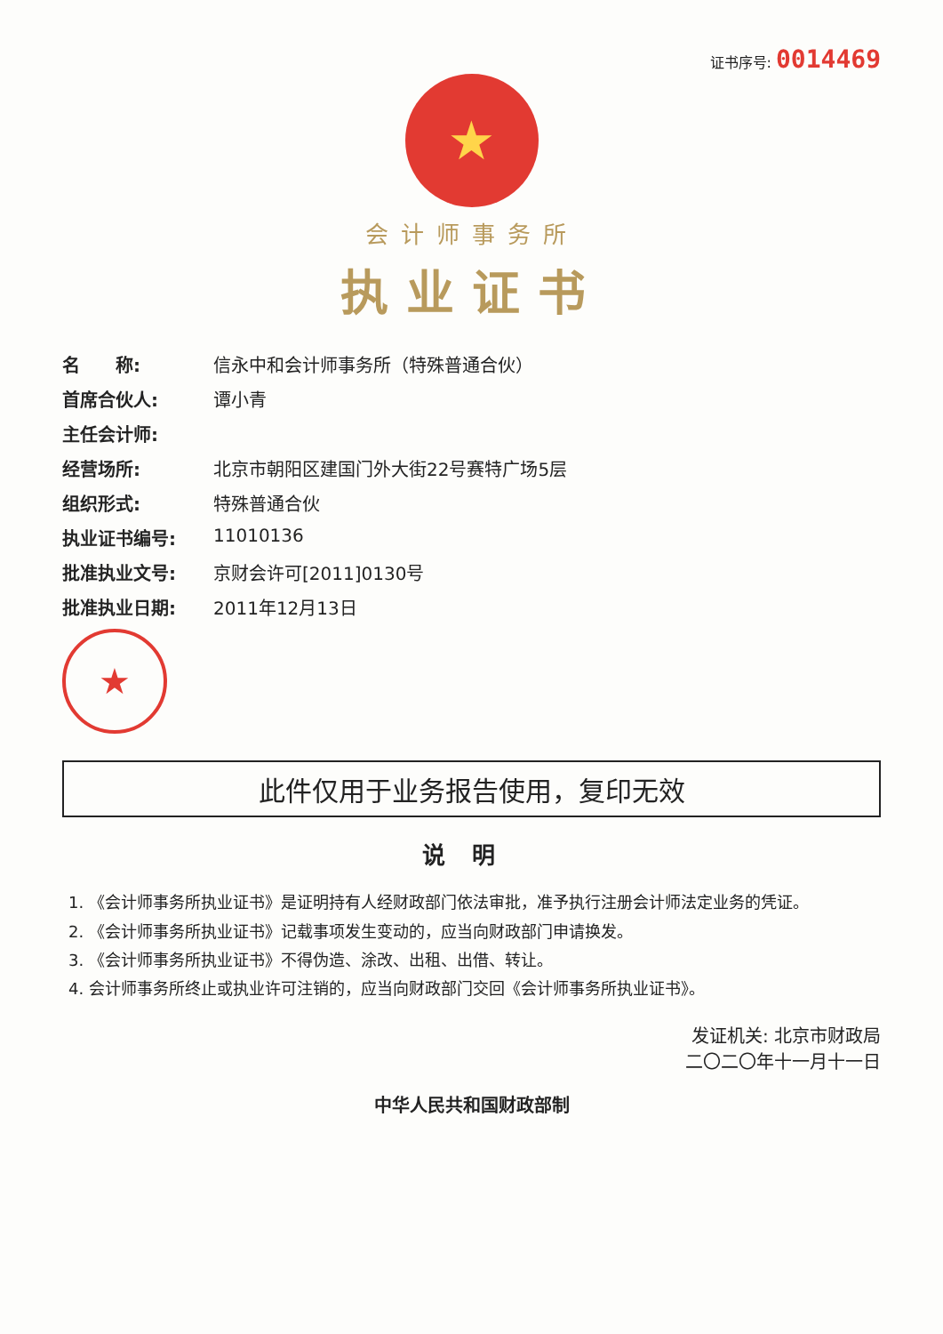证书序号: 0014469
★
会计师事务所
执业证书
名　　称: 信永中和会计师事务所（特殊普通合伙）
首席合伙人: 谭小青
主任会计师:
经营场所: 北京市朝阳区建国门外大街22号赛特广场5层
组织形式: 特殊普通合伙
执业证书编号: 11010136
批准执业文号: 京财会许可[2011]0130号
批准执业日期: 2011年12月13日
★
此件仅用于业务报告使用，复印无效
说明
1. 《会计师事务所执业证书》是证明持有人经财政部门依法审批，准予执行注册会计师法定业务的凭证。
2. 《会计师事务所执业证书》记载事项发生变动的，应当向财政部门申请换发。
3. 《会计师事务所执业证书》不得伪造、涂改、出租、出借、转让。
4. 会计师事务所终止或执业许可注销的，应当向财政部门交回《会计师事务所执业证书》。
发证机关: 北京市财政局
二〇二〇年十一月十一日
中华人民共和国财政部制